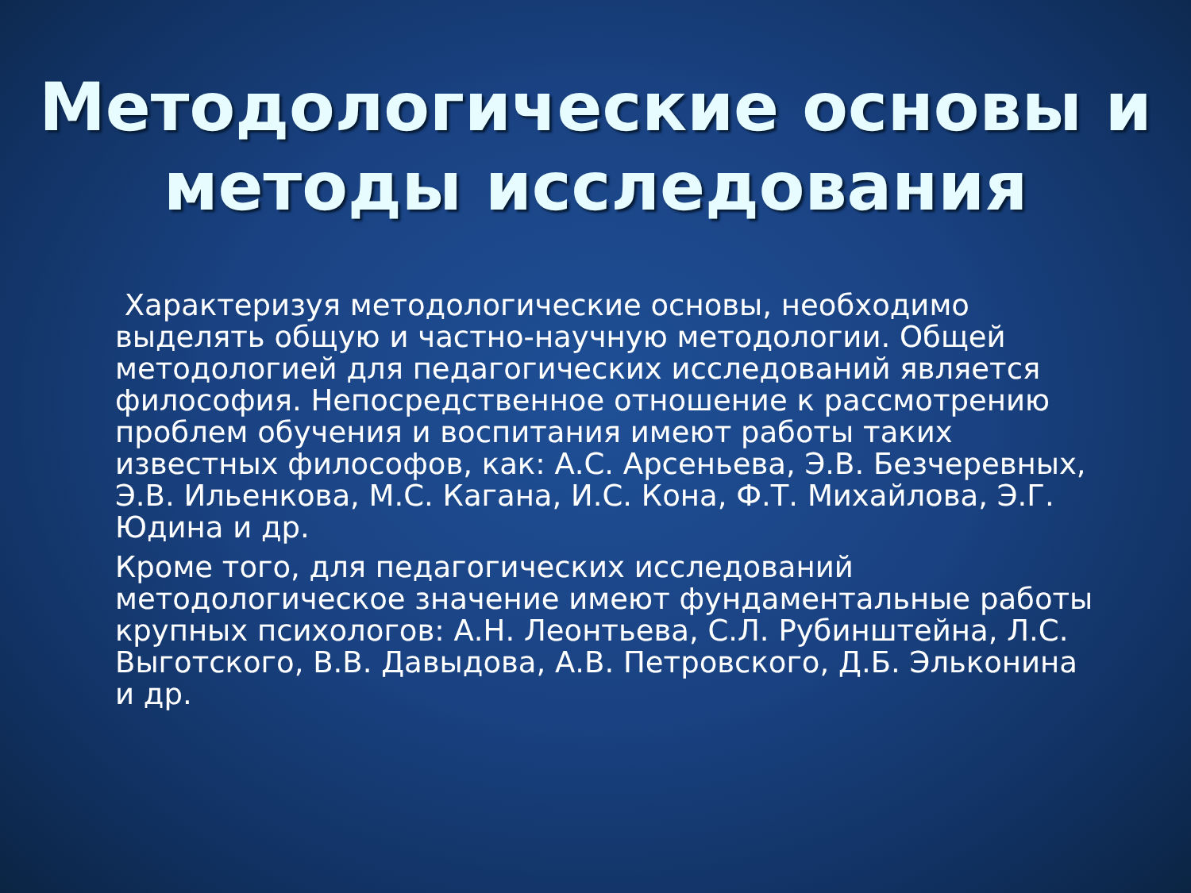Методологические основы и
методы исследования
Характеризуя методологические основы, необходимо выделять общую и частно-научную методологии. Общей методологией для педагогических исследований является философия. Непосредственное отношение к рассмотрению проблем обучения и воспитания имеют работы таких известных философов, как: А.С. Арсеньева, Э.В. Безчеревных, Э.В. Ильенкова, М.С. Кагана, И.С. Кона, Ф.Т. Михайлова, Э.Г. Юдина и др.
Кроме того, для педагогических исследований методологическое значение имеют фундаментальные работы крупных психологов: А.Н. Леонтьева, С.Л. Рубинштейна, Л.С. Выготского, В.В. Давыдова, А.В. Петровского, Д.Б. Эльконина и др.